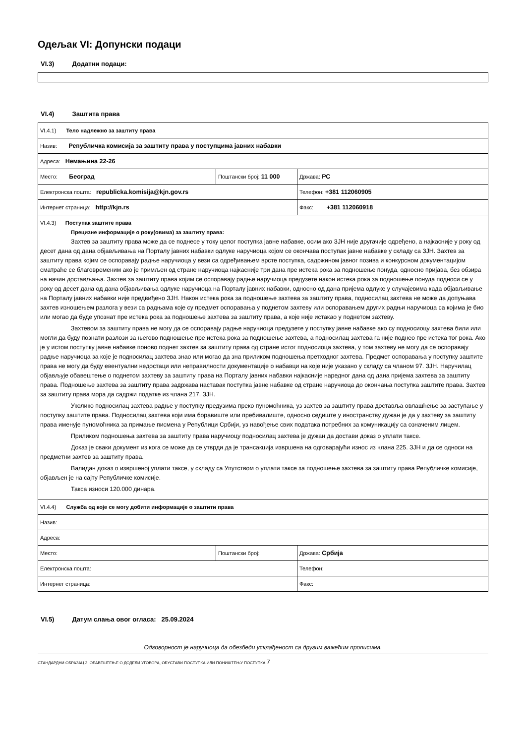Одељак VI: Допунски подаци
VI.3) Додатни подаци:
VI.4) Заштита права
| VI.4.1) Тело надлежно за заштиту права | | |
| Назив: Републичка комисија за заштиту права у поступцима јавних набавки | | |
| Адреса: Немањина 22-26 | | |
| Место: Београд | Поштански број: 11 000 | Држава: РС |
| Електронска пошта: republicka.komisija@kjn.gov.rs | | Телефон: +381 112060905 |
| Интернет страница: http://kjn.rs | | Факс: +381 112060918 |
| VI.4.3) Поступак заштите права Прецизне информације о року(овима) за заштиту права: Захтев за заштиту права може да се поднесе у току целог поступка јавне набавке, осим ако ЗЈН није другачије одређено, а најкасније у року од десет дана од дана објављивања на Порталу јавних набавки одлуке наручиоца којом се окончава поступак јавне набавке у складу са ЗЈН. Захтев за заштиту права којим се оспоравају радње наручиоца у вези са одређивањем врсте поступка, садржином јавног позива и конкурсном документацијом сматраће се благовременим ако је примљен од стране наручиоца најкасније три дана пре истека рока за подношење понуда, односно пријава, без обзира на начин достављања. Захтев за заштиту права којим се оспоравају радње наручиоца предузете након истека рока за подношење понуда подноси се у року од десет дана од дана објављивања одлуке наручиоца на Порталу јавних набавки, односно од дана пријема одлуке у случајевима када објављивање на Порталу јавних набавки није предвиђено ЗЈН. Након истека рока за подношење захтева за заштиту права, подносилац захтева не може да допуњава захтев изношењем разлога у вези са радњама које су предмет оспоравања у поднетом захтеву или оспоравањем других радњи наручиоца са којима је био или могао да буде упознат пре истека рока за подношење захтева за заштиту права, а које није истакао у поднетом захтеву. Захтевом за заштиту права не могу да се оспоравају радње наручиоца предузете у поступку јавне набавке ако су подносиоцу захтева били или могли да буду познати разлози за његово подношење пре истека рока за подношење захтева, а подносилац захтева га није поднео пре истека тог рока. Ако је у истом поступку јавне набавке поново поднет захтев за заштиту права од стране истог подносиоца захтева, у том захтеву не могу да се оспоравају радње наручиоца за које је подносилац захтева знао или могао да зна приликом подношења претходног захтева. Предмет оспоравања у поступку заштите права не могу да буду евентуални недостаци или неправилности документације о набавци на које није указано у складу са чланом 97. ЗЈН. Наручилац објављује обавештење о поднетом захтеву за заштиту права на Порталу јавних набавки најкасније наредног дана од дана пријема захтева за заштиту права. Подношење захтева за заштиту права задржава наставак поступка јавне набавке од стране наручиоца до окончања поступка заштите права. Захтев за заштиту права мора да садржи податке из члана 217. ЗЈН. Уколико подносилац захтева радње у поступку предузима преко пуномоћника, уз захтев за заштиту права доставља овлашћење за заступање у поступку заштите права. Подносилац захтева који има боравиште или пребивалиште, односно седиште у иностранству дужан је да у захтеву за заштиту права именује пуномоћника за примање писмена у Републици Србији, уз навођење свих података потребних за комуникацију са означеним лицем. Приликом подношења захтева за заштиту права наручиоцу подносилац захтева је дужан да достави доказ о уплати таксе. Доказ је сваки документ из кога се може да се утврди да је трансакција извршена на одговарајући износ из члана 225. ЗЈН и да се односи на предметни захтев за заштиту права. Валидан доказ о извршеној уплати таксе, у складу са Упутством о уплати таксе за подношење захтева за заштиту права Републичке комисије, објављен је на сајту Републичке комисије. Такса износи 120.000 динара. | | |
| VI.4.4) Служба од које се могу добити информације о заштити права | | |
| Назив: | | |
| Адреса: | | |
| Место: | Поштански број: | Држава: Србија |
| Електронска пошта: | | Телефон: |
| Интернет страница: | | Факс: |
VI.5) Датум слања овог огласа: 25.09.2024
Одговорност је наручиоца да обезбеди усклађеност са другим важећим прописима.
СТАНДАРДНИ ОБРАЗАЦ 3: ОБАВЕШТЕЊЕ О ДОДЕЛИ УГОВОРА, ОБУСТАВИ ПОСТУПКА ИЛИ ПОНИШТЕЊУ ПОСТУПКА 7